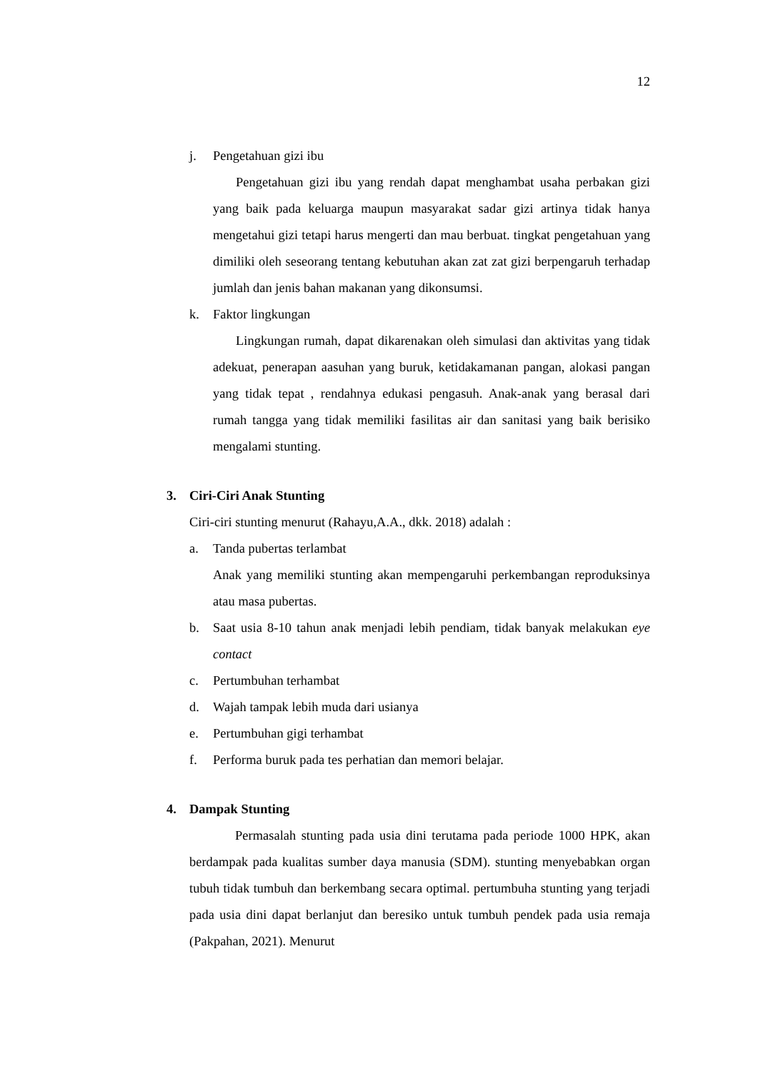12
j. Pengetahuan gizi ibu
Pengetahuan gizi ibu yang rendah dapat menghambat usaha perbakan gizi yang baik pada keluarga maupun masyarakat sadar gizi artinya tidak hanya mengetahui gizi tetapi harus mengerti dan mau berbuat. tingkat pengetahuan yang dimiliki oleh seseorang tentang kebutuhan akan zat zat gizi berpengaruh terhadap jumlah dan jenis bahan makanan yang dikonsumsi.
k. Faktor lingkungan
Lingkungan rumah, dapat dikarenakan oleh simulasi dan aktivitas yang tidak adekuat, penerapan aasuhan yang buruk, ketidakamanan pangan, alokasi pangan yang tidak tepat , rendahnya edukasi pengasuh. Anak-anak yang berasal dari rumah tangga yang tidak memiliki fasilitas air dan sanitasi yang baik berisiko mengalami stunting.
3. Ciri-Ciri Anak Stunting
Ciri-ciri stunting menurut (Rahayu,A.A., dkk. 2018) adalah :
a. Tanda pubertas terlambat
Anak yang memiliki stunting akan mempengaruhi perkembangan reproduksinya atau masa pubertas.
b. Saat usia 8-10 tahun anak menjadi lebih pendiam, tidak banyak melakukan eye contact
c. Pertumbuhan terhambat
d. Wajah tampak lebih muda dari usianya
e. Pertumbuhan gigi terhambat
f. Performa buruk pada tes perhatian dan memori belajar.
4. Dampak Stunting
Permasalah stunting pada usia dini terutama pada periode 1000 HPK, akan berdampak pada kualitas sumber daya manusia (SDM). stunting menyebabkan organ tubuh tidak tumbuh dan berkembang secara optimal. pertumbuha stunting yang terjadi pada usia dini dapat berlanjut dan beresiko untuk tumbuh pendek pada usia remaja (Pakpahan, 2021). Menurut